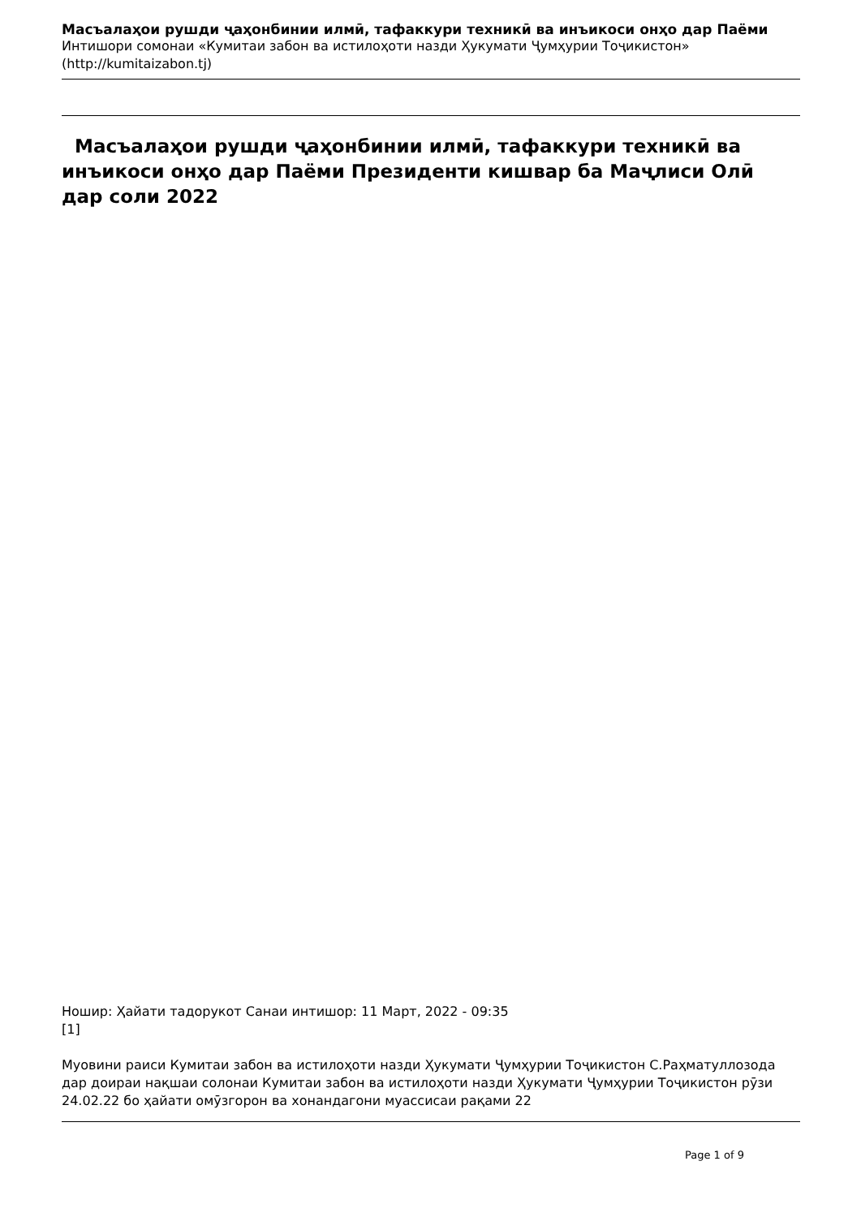Масъалаҳои рушди ҷаҳонбинии илмӣ, тафаккури техникӣ ва инъикоси онҳо дар Паёми
Интишори сомонаи «Кумитаи забон ва истилоҳоти назди Ҳукумати Ҷумҳурии Тоҷикистон»
(http://kumitaizabon.tj)
Масъалаҳои рушди ҷаҳонбинии илмӣ, тафаккури техникӣ ва инъикоси онҳо дар Паёми Президенти кишвар ба Маҷлиси Олӣ дар соли 2022
Ношир: Ҳайати тадорукот Санаи интишор: 11 Март, 2022 - 09:35
[1]
Муовини раиси Кумитаи забон ва истилоҳоти назди Ҳукумати Ҷумҳурии Тоҷикистон С.Раҳматуллозода дар доираи нақшаи солонаи Кумитаи забон ва истилоҳоти назди Ҳукумати Ҷумҳурии Тоҷикистон рӯзи 24.02.22 бо ҳайати омӯзгорон ва хонандагони муассисаи рақами 22
Page 1 of 9